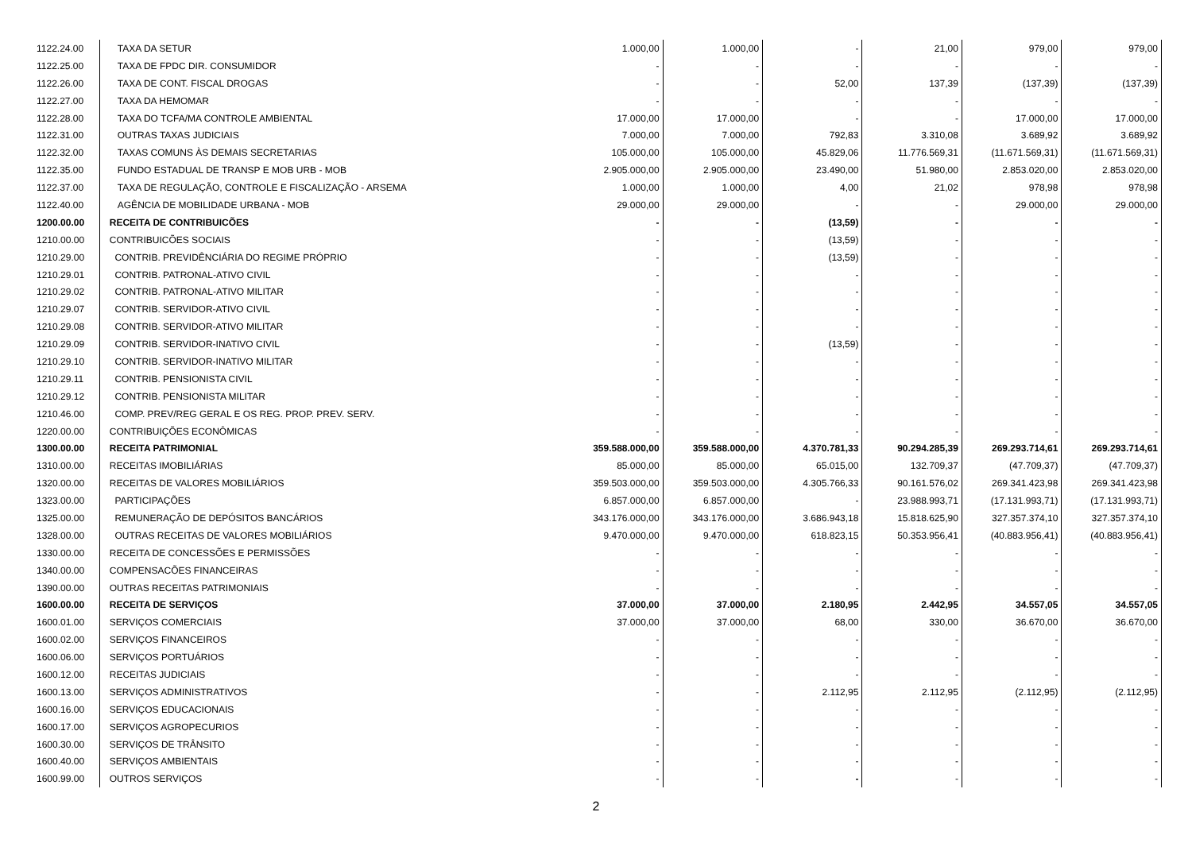| 1122.24.00 | TAXA DA SETUR | 1.000,00 | 1.000,00 | - | 21,00 | 979,00 | 979,00 |
| 1122.25.00 | TAXA DE FPDC DIR. CONSUMIDOR | - | - | - | - | - | - |
| 1122.26.00 | TAXA DE CONT. FISCAL DROGAS | - | - | 52,00 | 137,39 | (137,39) | (137,39) |
| 1122.27.00 | TAXA DA HEMOMAR | - | - | - | - | - | - |
| 1122.28.00 | TAXA DO TCFA/MA CONTROLE AMBIENTAL | 17.000,00 | 17.000,00 | - | - | 17.000,00 | 17.000,00 |
| 1122.31.00 | OUTRAS TAXAS JUDICIAIS | 7.000,00 | 7.000,00 | 792,83 | 3.310,08 | 3.689,92 | 3.689,92 |
| 1122.32.00 | TAXAS COMUNS ÀS DEMAIS SECRETARIAS | 105.000,00 | 105.000,00 | 45.829,06 | 11.776.569,31 | (11.671.569,31) | (11.671.569,31) |
| 1122.35.00 | FUNDO ESTADUAL DE TRANSP E MOB URB - MOB | 2.905.000,00 | 2.905.000,00 | 23.490,00 | 51.980,00 | 2.853.020,00 | 2.853.020,00 |
| 1122.37.00 | TAXA DE REGULAÇÃO, CONTROLE E FISCALIZAÇÃO - ARSEMA | 1.000,00 | 1.000,00 | 4,00 | 21,02 | 978,98 | 978,98 |
| 1122.40.00 | AGÊNCIA DE MOBILIDADE URBANA - MOB | 29.000,00 | 29.000,00 | - | - | 29.000,00 | 29.000,00 |
| 1200.00.00 | RECEITA DE CONTRIBUICÕES | - | - | (13,59) | - | - | - |
| 1210.00.00 | CONTRIBUICÕES SOCIAIS | - | - | (13,59) | - | - | - |
| 1210.29.00 | CONTRIB. PREVIDÊNCIÁRIA DO REGIME PRÓPRIO | - | - | (13,59) | - | - | - |
| 1210.29.01 | CONTRIB. PATRONAL-ATIVO CIVIL | - | - | - | - | - | - |
| 1210.29.02 | CONTRIB. PATRONAL-ATIVO MILITAR | - | - | - | - | - | - |
| 1210.29.07 | CONTRIB. SERVIDOR-ATIVO CIVIL | - | - | - | - | - | - |
| 1210.29.08 | CONTRIB. SERVIDOR-ATIVO MILITAR | - | - | - | - | - | - |
| 1210.29.09 | CONTRIB. SERVIDOR-INATIVO CIVIL | - | - | (13,59) | - | - | - |
| 1210.29.10 | CONTRIB. SERVIDOR-INATIVO MILITAR | - | - | - | - | - | - |
| 1210.29.11 | CONTRIB. PENSIONISTA CIVIL | - | - | - | - | - | - |
| 1210.29.12 | CONTRIB. PENSIONISTA MILITAR | - | - | - | - | - | - |
| 1210.46.00 | COMP. PREV/REG GERAL E OS REG. PROP. PREV. SERV. | - | - | - | - | - | - |
| 1220.00.00 | CONTRIBUIÇÕES ECONÔMICAS | - | - | - | - | - | - |
| 1300.00.00 | RECEITA PATRIMONIAL | 359.588.000,00 | 359.588.000,00 | 4.370.781,33 | 90.294.285,39 | 269.293.714,61 | 269.293.714,61 |
| 1310.00.00 | RECEITAS IMOBILIÁRIAS | 85.000,00 | 85.000,00 | 65.015,00 | 132.709,37 | (47.709,37) | (47.709,37) |
| 1320.00.00 | RECEITAS DE VALORES MOBILIÁRIOS | 359.503.000,00 | 359.503.000,00 | 4.305.766,33 | 90.161.576,02 | 269.341.423,98 | 269.341.423,98 |
| 1323.00.00 | PARTICIPAÇÕES | 6.857.000,00 | 6.857.000,00 | - | 23.988.993,71 | (17.131.993,71) | (17.131.993,71) |
| 1325.00.00 | REMUNERAÇÃO DE DEPÓSITOS BANCÁRIOS | 343.176.000,00 | 343.176.000,00 | 3.686.943,18 | 15.818.625,90 | 327.357.374,10 | 327.357.374,10 |
| 1328.00.00 | OUTRAS RECEITAS DE VALORES MOBILIÁRIOS | 9.470.000,00 | 9.470.000,00 | 618.823,15 | 50.353.956,41 | (40.883.956,41) | (40.883.956,41) |
| 1330.00.00 | RECEITA DE CONCESSÕES E PERMISSÕES | - | - | - | - | - | - |
| 1340.00.00 | COMPENSACÕES FINANCEIRAS | - | - | - | - | - | - |
| 1390.00.00 | OUTRAS RECEITAS PATRIMONIAIS | - | - | - | - | - | - |
| 1600.00.00 | RECEITA DE SERVIÇOS | 37.000,00 | 37.000,00 | 2.180,95 | 2.442,95 | 34.557,05 | 34.557,05 |
| 1600.01.00 | SERVIÇOS COMERCIAIS | 37.000,00 | 37.000,00 | 68,00 | 330,00 | 36.670,00 | 36.670,00 |
| 1600.02.00 | SERVIÇOS FINANCEIROS | - | - | - | - | - | - |
| 1600.06.00 | SERVIÇOS PORTUÁRIOS | - | - | - | - | - | - |
| 1600.12.00 | RECEITAS JUDICIAIS | - | - | - | - | - | - |
| 1600.13.00 | SERVIÇOS ADMINISTRATIVOS | - | - | 2.112,95 | 2.112,95 | (2.112,95) | (2.112,95) |
| 1600.16.00 | SERVIÇOS EDUCACIONAIS | - | - | - | - | - | - |
| 1600.17.00 | SERVIÇOS AGROPECURIOS | - | - | - | - | - | - |
| 1600.30.00 | SERVIÇOS DE TRÂNSITO | - | - | - | - | - | - |
| 1600.40.00 | SERVIÇOS AMBIENTAIS | - | - | - | - | - | - |
| 1600.99.00 | OUTROS SERVIÇOS | - | - | - | - | - | - |
2